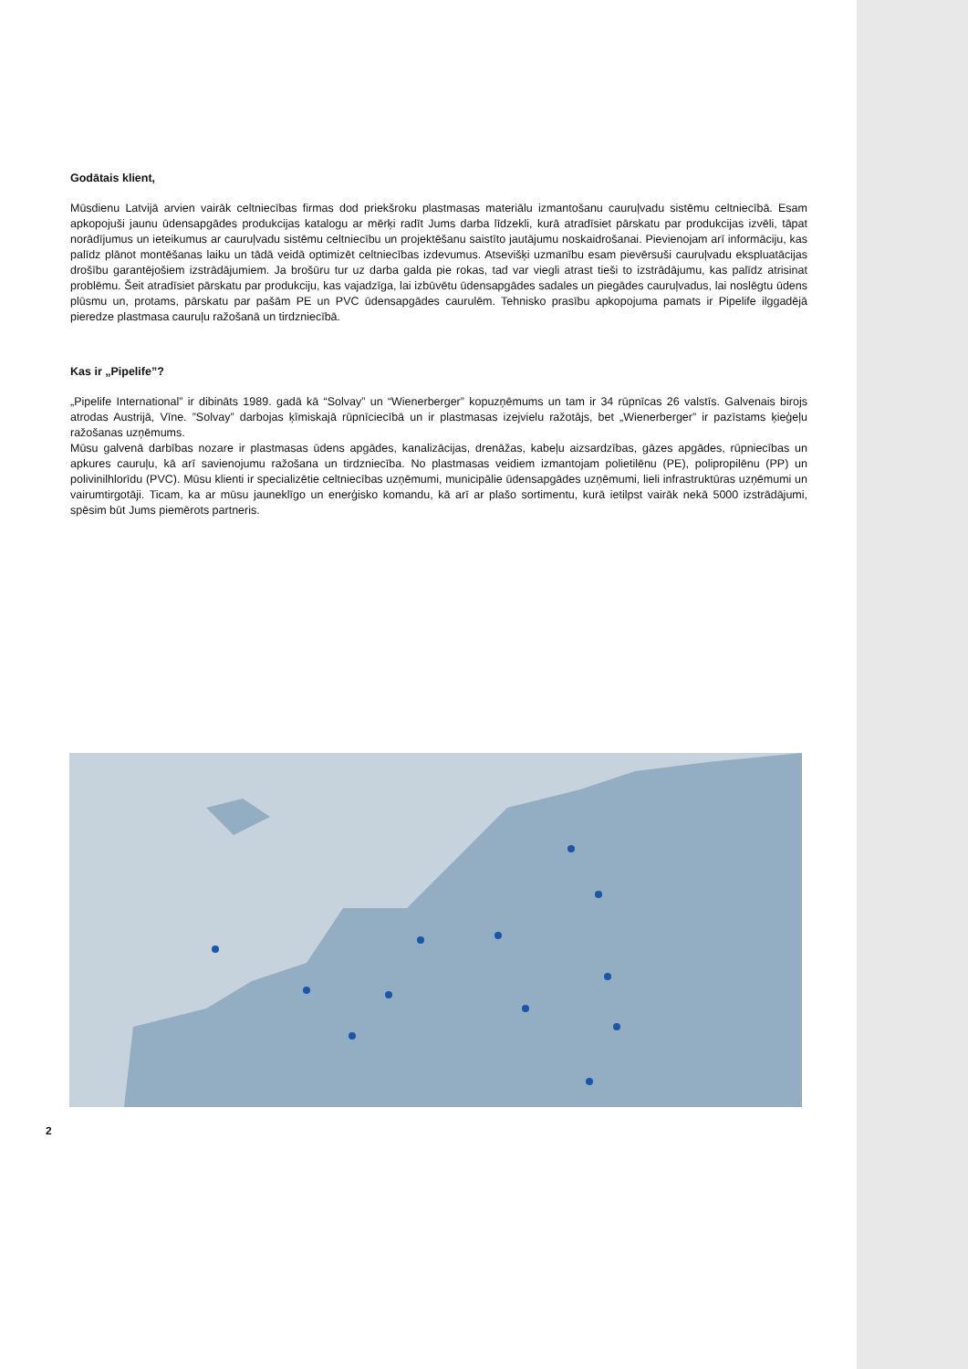Godātais klient,
Mūsdienu Latvijā arvien vairāk celtniecības firmas dod priekšroku plastmasas materiālu izmantošanu cauruļvadu sistēmu celtniecībā. Esam apkopojuši jaunu ūdensapgādes produkcijas katalogu ar mērķi radīt Jums darba līdzekli, kurā atradīsiet pārskatu par produkcijas izvēli, tāpat norādījumus un ieteikumus ar cauruļvadu sistēmu celtniecību un projektēšanu saistīto jautājumu noskaidrošanai. Pievienojam arī informāciju, kas palīdz plānot montēšanas laiku un tādā veidā optimizēt celtniecības izdevumus. Atsevišķi uzmanību esam pievērsuši cauruļvadu ekspluatācijas drošību garantējošiem izstrādājumiem. Ja brošūru tur uz darba galda pie rokas, tad var viegli atrast tieši to izstrādājumu, kas palīdz atrisinat problēmu. Šeit atradīsiet pārskatu par produkciju, kas vajadzīga, lai izbūvētu ūdensapgādes sadales un piegādes cauruļvadus, lai noslēgtu ūdens plūsmu un, protams, pārskatu par pašām PE un PVC ūdensapgādes caurulēm. Tehnisko prasību apkopojuma pamats ir Pipelife ilggadējā pieredze plastmasa cauruļu ražošanā un tirdzniecībā.
Kas ir „Pipelife”?
„Pipelife International” ir dibināts 1989. gadā kā “Solvay” un “Wienerberger” kopuzņēmums un tam ir 34 rūpnīcas 26 valstīs. Galvenais birojs atrodas Austrijā, Vīne. ”Solvay” darbojas ķīmiskajā rūpnīciecībā un ir plastmasas izejvielu ražotājs, bet „Wienerberger” ir pazīstams ķieģeļu ražošanas uzņēmums.
Mūsu galvenā darbības nozare ir plastmasas ūdens apgādes, kanalizācijas, drenāžas, kabeļu aizsardzības, gāzes apgādes, rūpniecības un apkures cauruļu, kā arī savienojumu ražošana un tirdzniecība. No plastmasas veidiem izmantojam polietilēnu (PE), polipropilēnu (PP) un polivinilhlorīdu (PVC). Mūsu klienti ir specializētie celtniecības uzņēmumi, municipālie ūdensapgādes uzņēmumi, lieli infrastruktūras uzņēmumi un vairumtirgotāji. Ticam, ka ar mūsu jauneklīgo un enerģisko komandu, kā arī ar plašo sortimentu, kurā ietilpst vairāk nekā 5000 izstrādājumi, spēsim būt Jums piemērots partneris.
2